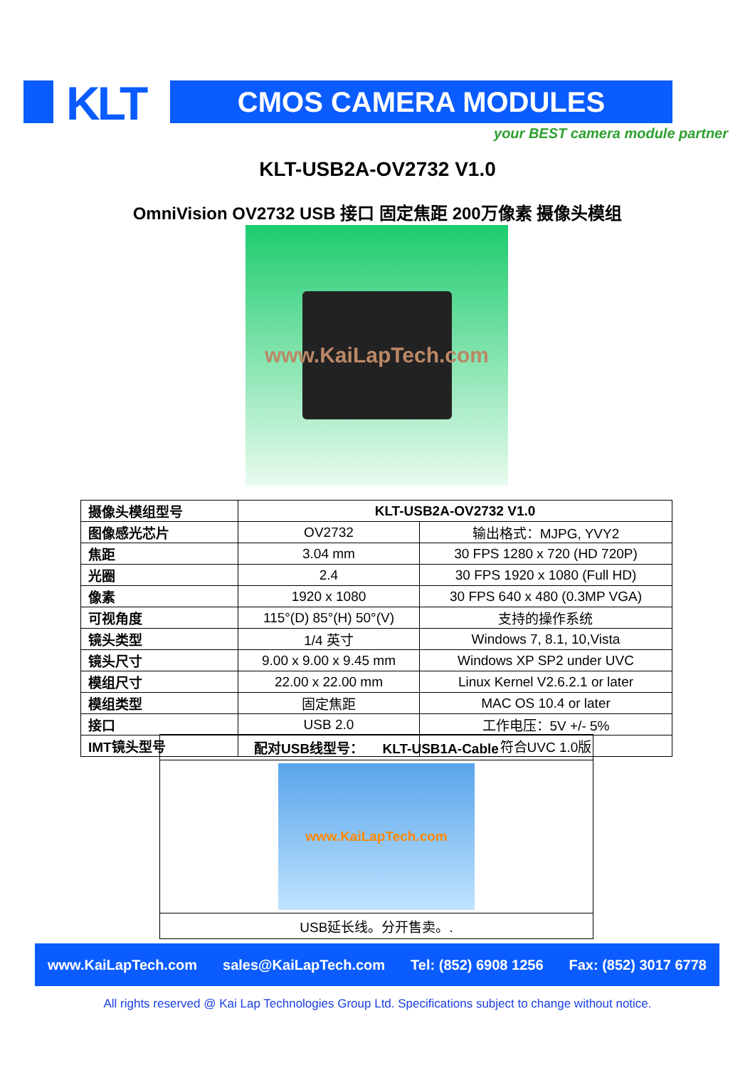KLT CMOS CAMERA MODULES
your BEST camera module partner
KLT-USB2A-OV2732 V1.0
OmniVision OV2732 USB 接口 固定焦距 200万像素 摄像头模组
www.KaiLapTech.com
| 摄像头模组型号 | KLT-USB2A-OV2732 V1.0 | |
| 图像感光芯片 | OV2732 | 输出格式：MJPG, YVY2 |
| 焦距 | 3.04 mm | 30 FPS 1280 x 720 (HD 720P) |
| 光圈 | 2.4 | 30 FPS 1920 x 1080 (Full HD) |
| 像素 | 1920 x 1080 | 30 FPS 640 x 480 (0.3MP VGA) |
| 可视角度 | 115°(D) 85°(H) 50°(V) | 支持的操作系统 |
| 镜头类型 | 1/4 英寸 | Windows 7, 8.1, 10,Vista |
| 镜头尺寸 | 9.00 x 9.00 x 9.45 mm | Windows XP SP2 under UVC |
| 模组尺寸 | 22.00 x 22.00 mm | Linux Kernel V2.6.2.1 or later |
| 模组类型 | 固定焦距 | MAC OS 10.4 or later |
| 接口 | USB 2.0 | 工作电压：5V +/- 5% |
| IMT镜头型号 | | 符合UVC 1.0版 |
| 配对USB线型号： KLT-USB1A-Cable |
| www.KaiLapTech.com |
| USB延长线。分开售卖。. |
www.KaiLapTech.com sales@KaiLapTech.com Tel: (852) 6908 1256 Fax: (852) 3017 6778
All rights reserved @ Kai Lap Technologies Group Ltd. Specifications subject to change without notice.